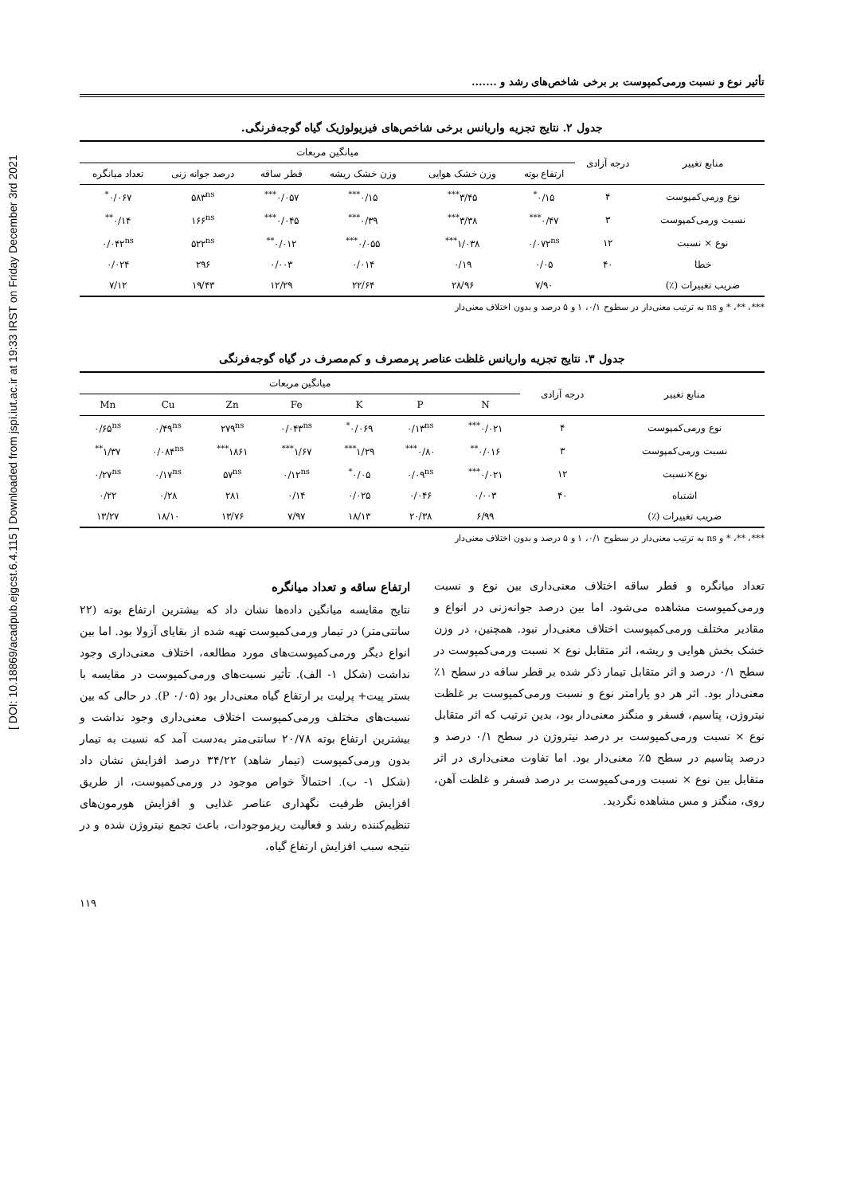[ DOI: 10.18869/acadpub.ejgcst.6.4.115 ] Downloaded from jspi.iut.ac.ir at 19:33 IRST on Friday December 3rd 2021
تأثیر نوع و نسبت ورمی‌کمپوست بر برخی شاخص‌های رشد و .......
جدول ۲. نتایج تجزیه واریانس برخی شاخص‌های فیزیولوژیک گیاه گوجه‌فرنگی.
| منابع تغییر | درجه آزادی | میانگین مربعات | | | | | |
| --- | --- | --- | --- | --- | --- | --- | --- |
| | | ارتفاع بوته | وزن خشک هوایی | وزن خشک ریشه | قطر ساقه | درصد جوانه زنی | تعداد میانگره |
| نوع ورمی‌کمپوست | ۴ | ۰/۱۵<sup>*</sup> | ۳/۴۵<sup>***</sup> | ۰/۱۵<sup>***</sup> | ۰/۰۵۷<sup>***</sup> | ۵۸۳<sup>ns</sup> | ۰/۰۶۷<sup>*</sup> |
| نسبت ورمی‌کمپوست | ۳ | ۰/۴۷<sup>***</sup> | ۳/۳۸<sup>***</sup> | ۰/۳۹<sup>***</sup> | ۰/۰۴۵<sup>***</sup> | ۱۶۶<sup>ns</sup> | ۰/۱۴<sup>**</sup> |
| نوع × نسبت | ۱۲ | ۰/۰۷۲<sup>ns</sup> | ۱/۰۳۸<sup>***</sup> | ۰/۰۵۵<sup>***</sup> | ۰/۰۱۲<sup>**</sup> | ۵۲۲<sup>ns</sup> | ۰/۰۴۲<sup>ns</sup> |
| خطا | ۴۰ | ۰/۰۵ | ۰/۱۹ | ۰/۰۱۴ | ۰/۰۰۳ | ۲۹۶ | ۰/۰۲۴ |
| ضریب تغییرات (٪) | | ۷/۹۰ | ۲۸/۹۶ | ۲۲/۶۴ | ۱۲/۲۹ | ۱۹/۴۳ | ۷/۱۲ |
***، **، * و ns به ترتیب معنی‌دار در سطوح ۰/۱، ۱ و ۵ درصد و بدون اختلاف معنی‌دار
جدول ۳. نتایج تجزیه واریانس غلظت عناصر پرمصرف و کم‌مصرف در گیاه گوجه‌فرنگی
| منابع تغییر | درجه آزادی | میانگین مربعات | | | | | | |
| --- | --- | --- | --- | --- | --- | --- | --- | --- |
| | | N | P | K | Fe | Zn | Cu | Mn |
| نوع ورمی‌کمپوست | ۴ | ۰/۰۲۱<sup>***</sup> | ۰/۱۳<sup>ns</sup> | ۰/۰۶۹<sup>*</sup> | ۰/۰۴۳<sup>ns</sup> | ۲۷۹<sup>ns</sup> | ۰/۴۹<sup>ns</sup> | ۰/۶۵<sup>ns</sup> |
| نسبت ورمی‌کمپوست | ۳ | ۰/۰۱۶<sup>**</sup> | ۰/۸۰<sup>***</sup> | ۱/۲۹<sup>***</sup> | ۱/۶۷<sup>***</sup> | ۱۸۶۱<sup>***</sup> | ۰/۰۸۴<sup>ns</sup> | ۱/۳۷<sup>**</sup> |
| نوع×نسبت | ۱۲ | ۰/۰۲۱<sup>***</sup> | ۰/۰۹<sup>ns</sup> | ۰/۰۵<sup>*</sup> | ۰/۱۲<sup>ns</sup> | ۵۷<sup>ns</sup> | ۰/۱۷<sup>ns</sup> | ۰/۲۷<sup>ns</sup> |
| اشتباه | ۴۰ | ۰/۰۰۳ | ۰/۰۴۶ | ۰/۰۲۵ | ۰/۱۴ | ۲۸۱ | ۰/۲۸ | ۰/۲۲ |
| ضریب تغییرات (٪) | | ۶/۹۹ | ۲۰/۳۸ | ۱۸/۱۳ | ۷/۹۷ | ۱۳/۷۶ | ۱۸/۱۰ | ۱۳/۲۷ |
***، **، * و ns به ترتیب معنی‌دار در سطوح ۰/۱، ۱ و ۵ درصد و بدون اختلاف معنی‌دار
تعداد میانگره و قطر ساقه اختلاف معنی‌داری بین نوع و نسبت ورمی‌کمپوست مشاهده می‌شود. اما بین درصد جوانه‌زنی در انواع و مقادیر مختلف ورمی‌کمپوست اختلاف معنی‌دار نبود. همچنین، در وزن خشک بخش هوایی و ریشه، اثر متقابل نوع × نسبت ورمی‌کمپوست در سطح ۰/۱ درصد و اثر متقابل تیمار ذکر شده بر قطر ساقه در سطح ۱٪ معنی‌دار بود. اثر هر دو پارامتر نوع و نسبت ورمی‌کمپوست بر غلظت نیتروژن، پتاسیم، فسفر و منگنز معنی‌دار بود، بدین ترتیب که اثر متقابل نوع × نسبت ورمی‌کمپوست بر درصد نیتروژن در سطح ۰/۱ درصد و درصد پتاسیم در سطح ۵٪ معنی‌دار بود. اما تفاوت معنی‌داری در اثر متقابل بین نوع × نسبت ورمی‌کمپوست بر درصد فسفر و غلظت آهن، روی، منگنز و مس مشاهده نگردید.
ارتفاع ساقه و تعداد میانگره
نتایج مقایسه میانگین داده‌ها نشان داد که بیشترین ارتفاع بوته (۲۲ سانتی‌متر) در تیمار ورمی‌کمپوست تهیه شده از بقایای آزولا بود. اما بین انواع دیگر ورمی‌کمپوست‌های مورد مطالعه، اختلاف معنی‌داری وجود نداشت (شکل ۱- الف). تأثیر نسبت‌های ورمی‌کمپوست در مقایسه با بستر پیت+ پرلیت بر ارتفاع گیاه معنی‌دار بود (P ۰/۰۵). در حالی که بین نسبت‌های مختلف ورمی‌کمپوست اختلاف معنی‌داری وجود نداشت و بیشترین ارتفاع بوته ۲۰/۷۸ سانتی‌متر به‌دست آمد که نسبت به تیمار بدون ورمی‌کمپوست (تیمار شاهد) ۳۴/۲۲ درصد افزایش نشان داد (شکل ۱- ب). احتمالاً خواص موجود در ورمی‌کمپوست، از طریق افزایش ظرفیت نگهداری عناصر غذایی و افزایش هورمون‌های تنظیم‌کننده رشد و فعالیت ریزموجودات، باعث تجمع نیتروژن شده و در نتیجه سبب افزایش ارتفاع گیاه،
۱۱۹